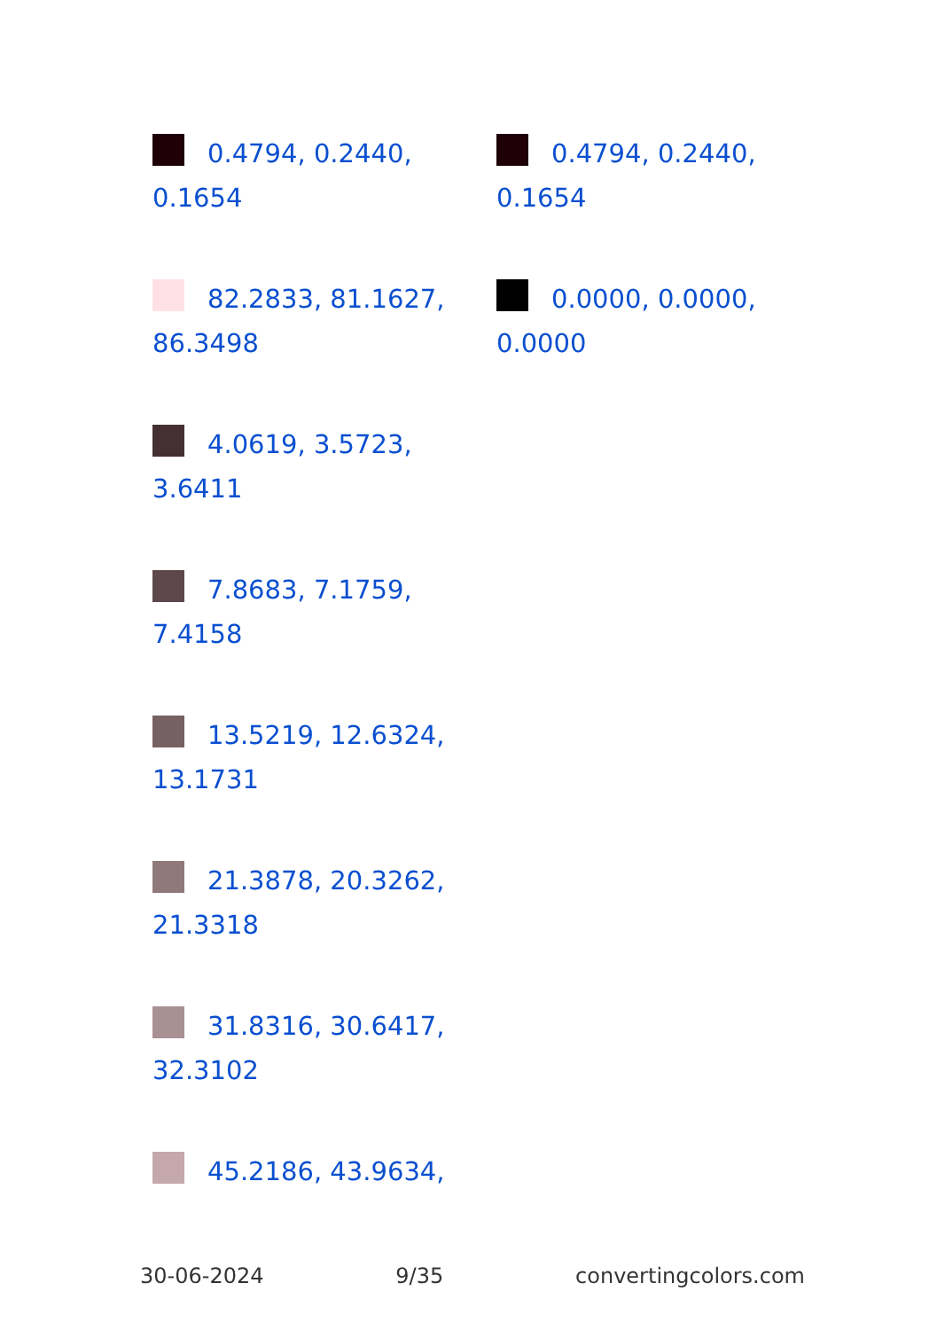0.4794, 0.2440,
0.1654
0.4794, 0.2440,
0.1654
82.2833, 81.1627,
86.3498
0.0000, 0.0000,
0.0000
4.0619, 3.5723,
3.6411
7.8683, 7.1759,
7.4158
13.5219, 12.6324,
13.1731
21.3878, 20.3262,
21.3318
31.8316, 30.6417,
32.3102
45.2186, 43.9634,
30-06-2024 9/35 convertingcolors.com